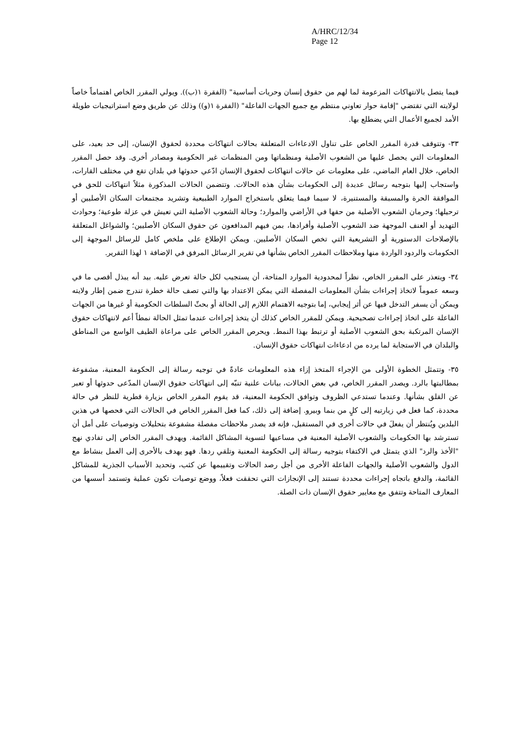A/HRC/12/34
Page 12
فيما يتصل بالانتهاكات المزعومة لما لهم من حقوق إنسان وحريات أساسية" (الفقرة ١(ب)). ويولي المقرر الخاص اهتماماً خاصاً لولايته التي تقتضي "إقامة حوار تعاوني منتظم مع جميع الجهات الفاعلة" (الفقرة ١(و)) وذلك عن طريق وضع استراتيجيات طويلة الأمد لجميع الأعمال التي يضطلع بها.
٣٣- وتتوقف قدرة المقرر الخاص على تناول الادعاءات المتعلقة بحالات انتهاكات محددة لحقوق الإنسان، إلى حد بعيد، على المعلومات التي يحصل عليها من الشعوب الأصلية ومنظماتها ومن المنظمات غير الحكومية ومصادر أخرى. وقد حصل المقرر الخاص، خلال العام الماضي، على معلومات عن حالات انتهاكات لحقوق الإنسان ادّعي حدوثها في بلدان تقع في مختلف القارات، واستجاب إليها بتوجيه رسائل عديدة إلى الحكومات بشأن هذه الحالات. وتتضمن الحالات المذكورة مثلاً انتهاكات للحق في الموافقة الحرة والمسبقة والمستنيرة، لا سيما فيما يتعلق باستخراج الموارد الطبيعية وتشريد مجتمعات السكان الأصليين أو ترحيلها؛ وحرمان الشعوب الأصلية من حقها في الأراضي والموارد؛ وحالة الشعوب الأصلية التي تعيش في عزلة طوعية؛ وحوادث التهديد أو العنف الموجهة ضد الشعوب الأصلية وأفرادها، بمن فيهم المدافعون عن حقوق السكان الأصليين؛ والشواغل المتعلقة بالإصلاحات الدستورية أو التشريعية التي تخص السكان الأصليين. ويمكن الإطلاع على ملخص كامل للرسائل الموجهة إلى الحكومات والردود الواردة منها وملاحظات المقرر الخاص بشأنها في تقرير الرسائل المرفق في الإضافة ١ لهذا التقرير.
٣٤- ويتعذر على المقرر الخاص، نظراً لمحدودية الموارد المتاحة، أن يستجيب لكل حالة تعرض عليه. بيد أنه يبذل أقصى ما في وسعه عموماً لاتخاذ إجراءات بشأن المعلومات المفصلة التي يمكن الاعتداد بها والتي تصف حالة خطرة تندرج ضمن إطار ولايته ويمكن أن يسفر التدخل فيها عن أثر إيجابي، إما بتوجيه الاهتمام اللازم إلى الحالة أو بحثّ السلطات الحكومية أو غيرها من الجهات الفاعلة على اتخاذ إجراءات تصحيحية. ويمكن للمقرر الخاص كذلك أن يتخذ إجراءات عندما تمثل الحالة نمطاً أعم لانتهاكات حقوق الإنسان المرتكبة بحق الشعوب الأصلية أو ترتبط بهذا النمط. ويحرص المقرر الخاص على مراعاة الطيف الواسع من المناطق والبلدان في الاستجابة لما يرده من ادعاءات انتهاكات حقوق الإنسان.
٣٥- وتتمثل الخطوة الأولى من الإجراء المتخذ إزاء هذه المعلومات عادةً في توجيه رسالة إلى الحكومة المعنية، مشفوعة بمطالبتها بالرد. ويصدر المقرر الخاص، في بعض الحالات، بيانات علنية تنبّه إلى انتهاكات حقوق الإنسان المدّعى حدوثها أو تعبر عن القلق بشأنها. وعندما تستدعي الظروف وتوافق الحكومة المعنية، قد يقوم المقرر الخاص بزيارة قطرية للنظر في حالة محددة، كما فعل في زيارتيه إلى كلٍ من بنما وبيرو. إضافة إلى ذلك، كما فعل المقرر الخاص في الحالات التي فحصها في هذين البلدين ويُنتظر أن يفعلَ في حالات أخرى في المستقبل، فإنه قد يصدر ملاحظات مفصلة مشفوعة بتحليلات وتوصيات على أمل أن تسترشد بها الحكومات والشعوب الأصلية المعنية في مساعيها لتسوية المشاكل القائمة. ويهدف المقرر الخاص إلى تفادي نهج "الأخذ والرد" الذي يتمثل في الاكتفاء بتوجيه رسالة إلى الحكومة المعنية وتلقي ردها. فهو يهدف بالأحرى إلى العمل بنشاط مع الدول والشعوب الأصلية والجهات الفاعلة الأخرى من أجل رصد الحالات وتقييمها عن كثب، وتحديد الأسباب الجذرية للمشاكل القائمة، والدفع باتجاه إجراءات محددة تستند إلى الإنجازات التي تحققت فعلاً، ووضع توصيات تكون عملية وتستمد أسسها من المعارف المتاحة وتتفق مع معايير حقوق الإنسان ذات الصلة.